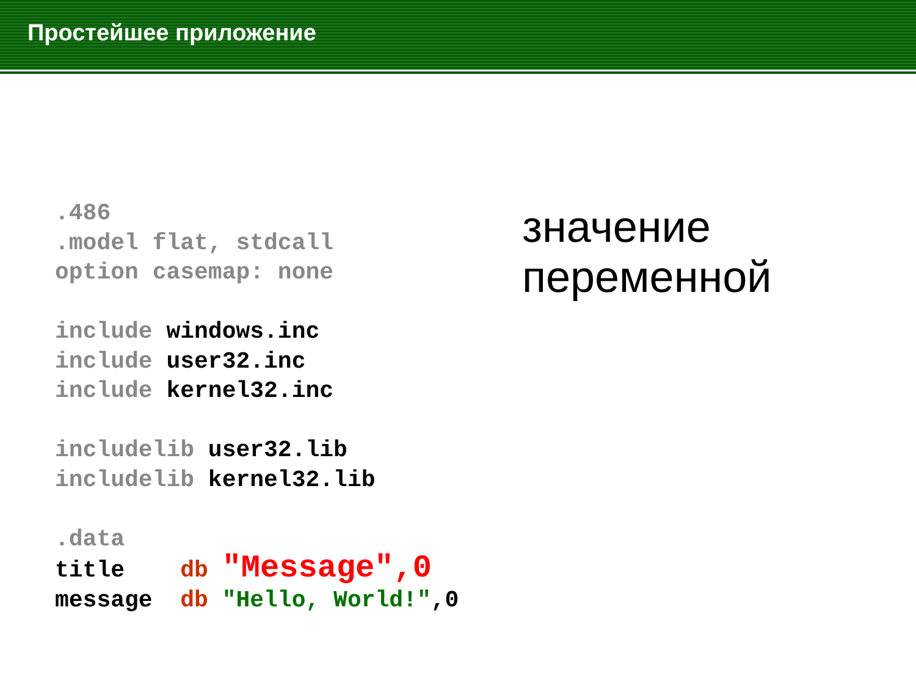Простейшее приложение
.486 .model flat, stdcall option casemap: none include windows.inc include user32.inc include kernel32.inc includelib user32.lib includelib kernel32.lib .data title db "Message",0 message db "Hello, World!",0
значение
переменной